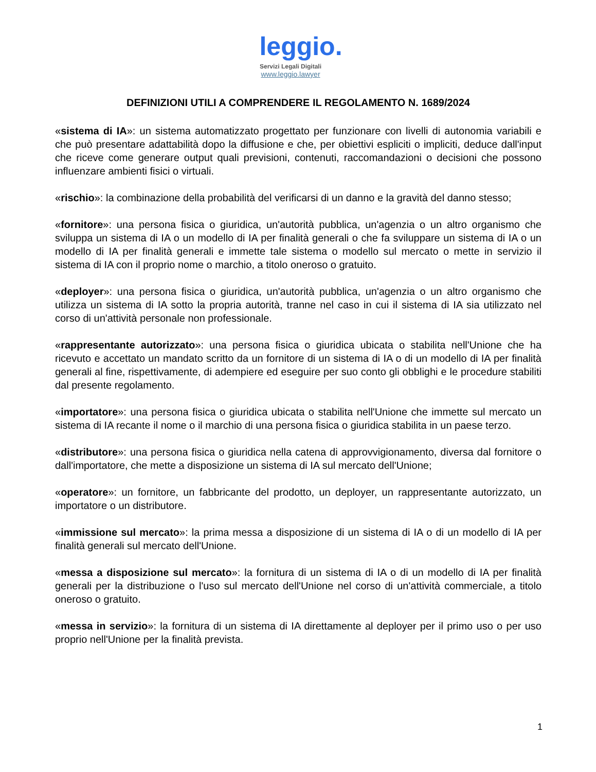leggio.
Servizi Legali Digitali
www.leggio.lawyer
DEFINIZIONI UTILI A COMPRENDERE IL REGOLAMENTO N. 1689/2024
«sistema di IA»: un sistema automatizzato progettato per funzionare con livelli di autonomia variabili e che può presentare adattabilità dopo la diffusione e che, per obiettivi espliciti o impliciti, deduce dall'input che riceve come generare output quali previsioni, contenuti, raccomandazioni o decisioni che possono influenzare ambienti fisici o virtuali.
«rischio»: la combinazione della probabilità del verificarsi di un danno e la gravità del danno stesso;
«fornitore»: una persona fisica o giuridica, un'autorità pubblica, un'agenzia o un altro organismo che sviluppa un sistema di IA o un modello di IA per finalità generali o che fa sviluppare un sistema di IA o un modello di IA per finalità generali e immette tale sistema o modello sul mercato o mette in servizio il sistema di IA con il proprio nome o marchio, a titolo oneroso o gratuito.
«deployer»: una persona fisica o giuridica, un'autorità pubblica, un'agenzia o un altro organismo che utilizza un sistema di IA sotto la propria autorità, tranne nel caso in cui il sistema di IA sia utilizzato nel corso di un'attività personale non professionale.
«rappresentante autorizzato»: una persona fisica o giuridica ubicata o stabilita nell'Unione che ha ricevuto e accettato un mandato scritto da un fornitore di un sistema di IA o di un modello di IA per finalità generali al fine, rispettivamente, di adempiere ed eseguire per suo conto gli obblighi e le procedure stabiliti dal presente regolamento.
«importatore»: una persona fisica o giuridica ubicata o stabilita nell'Unione che immette sul mercato un sistema di IA recante il nome o il marchio di una persona fisica o giuridica stabilita in un paese terzo.
«distributore»: una persona fisica o giuridica nella catena di approvvigionamento, diversa dal fornitore o dall'importatore, che mette a disposizione un sistema di IA sul mercato dell'Unione;
«operatore»: un fornitore, un fabbricante del prodotto, un deployer, un rappresentante autorizzato, un importatore o un distributore.
«immissione sul mercato»: la prima messa a disposizione di un sistema di IA o di un modello di IA per finalità generali sul mercato dell'Unione.
«messa a disposizione sul mercato»: la fornitura di un sistema di IA o di un modello di IA per finalità generali per la distribuzione o l'uso sul mercato dell'Unione nel corso di un'attività commerciale, a titolo oneroso o gratuito.
«messa in servizio»: la fornitura di un sistema di IA direttamente al deployer per il primo uso o per uso proprio nell'Unione per la finalità prevista.
1